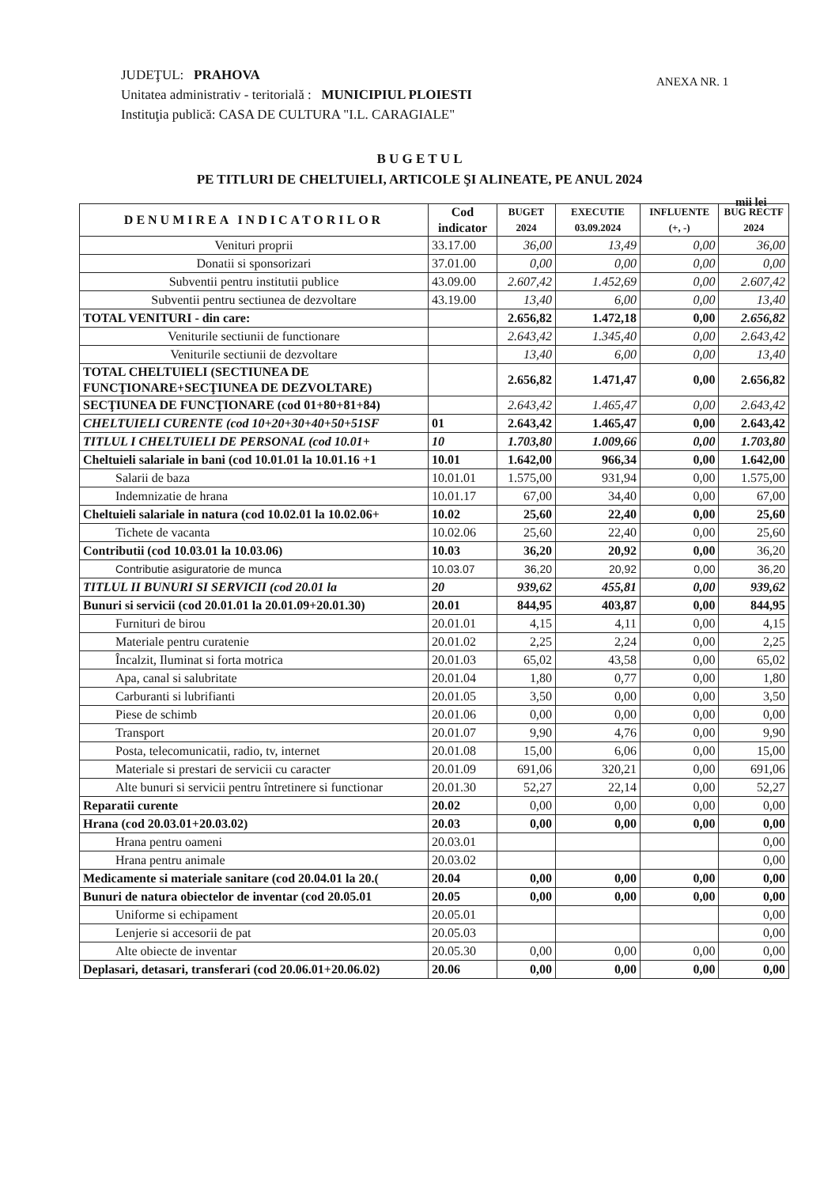JUDEŢUL: PRAHOVA
Unitatea administrativ - teritorială : MUNICIPIUL PLOIESTI
Instituţia publică: CASA DE CULTURA "I.L. CARAGIALE"
ANEXA NR. 1
B U G E T U L
PE TITLURI DE CHELTUIELI, ARTICOLE ŞI ALINEATE, PE ANUL 2024
mii lei
| DENUMIREA INDICATORILOR | Cod indicator | BUGET 2024 | EXECUTIE 03.09.2024 | INFLUENTE (+, -) | BUG RECTF 2024 |
| --- | --- | --- | --- | --- | --- |
| Venituri proprii | 33.17.00 | 36,00 | 13,49 | 0,00 | 36,00 |
| Donatii si sponsorizari | 37.01.00 | 0,00 | 0,00 | 0,00 | 0,00 |
| Subventii pentru institutii publice | 43.09.00 | 2.607,42 | 1.452,69 | 0,00 | 2.607,42 |
| Subventii pentru sectiunea de dezvoltare | 43.19.00 | 13,40 | 6,00 | 0,00 | 13,40 |
| TOTAL VENITURI - din care: | | 2.656,82 | 1.472,18 | 0,00 | 2.656,82 |
| Veniturile sectiunii de functionare | | 2.643,42 | 1.345,40 | 0,00 | 2.643,42 |
| Veniturile sectiunii de dezvoltare | | 13,40 | 6,00 | 0,00 | 13,40 |
| TOTAL CHELTUIELI (SECTIUNEA DE FUNCŢIONARE+SECŢIUNEA DE DEZVOLTARE) | | 2.656,82 | 1.471,47 | 0,00 | 2.656,82 |
| SECŢIUNEA DE FUNCŢIONARE (cod 01+80+81+84) | | 2.643,42 | 1.465,47 | 0,00 | 2.643,42 |
| CHELTUIELI CURENTE (cod 10+20+30+40+50+51SF | 01 | 2.643,42 | 1.465,47 | 0,00 | 2.643,42 |
| TITLUL I CHELTUIELI DE PERSONAL (cod 10.01+ | 10 | 1.703,80 | 1.009,66 | 0,00 | 1.703,80 |
| Cheltuieli salariale in bani (cod 10.01.01 la 10.01.16 +1 | 10.01 | 1.642,00 | 966,34 | 0,00 | 1.642,00 |
| Salarii de baza | 10.01.01 | 1.575,00 | 931,94 | 0,00 | 1.575,00 |
| Indemnizatie de hrana | 10.01.17 | 67,00 | 34,40 | 0,00 | 67,00 |
| Cheltuieli salariale in natura (cod 10.02.01 la 10.02.06+ | 10.02 | 25,60 | 22,40 | 0,00 | 25,60 |
| Tichete de vacanta | 10.02.06 | 25,60 | 22,40 | 0,00 | 25,60 |
| Contributii (cod 10.03.01 la 10.03.06) | 10.03 | 36,20 | 20,92 | 0,00 | 36,20 |
| Contributie asiguratorie de munca | 10.03.07 | 36,20 | 20,92 | 0,00 | 36,20 |
| TITLUL II BUNURI SI SERVICII (cod 20.01 la | 20 | 939,62 | 455,81 | 0,00 | 939,62 |
| Bunuri si servicii (cod 20.01.01 la 20.01.09+20.01.30) | 20.01 | 844,95 | 403,87 | 0,00 | 844,95 |
| Furnituri de birou | 20.01.01 | 4,15 | 4,11 | 0,00 | 4,15 |
| Materiale pentru curatenie | 20.01.02 | 2,25 | 2,24 | 0,00 | 2,25 |
| Încalzit, Iluminat si forta motrica | 20.01.03 | 65,02 | 43,58 | 0,00 | 65,02 |
| Apa, canal si salubritate | 20.01.04 | 1,80 | 0,77 | 0,00 | 1,80 |
| Carburanti si lubrifianti | 20.01.05 | 3,50 | 0,00 | 0,00 | 3,50 |
| Piese de schimb | 20.01.06 | 0,00 | 0,00 | 0,00 | 0,00 |
| Transport | 20.01.07 | 9,90 | 4,76 | 0,00 | 9,90 |
| Posta, telecomunicatii, radio, tv, internet | 20.01.08 | 15,00 | 6,06 | 0,00 | 15,00 |
| Materiale si prestari de servicii cu caracter | 20.01.09 | 691,06 | 320,21 | 0,00 | 691,06 |
| Alte bunuri si servicii pentru întretinere si functionar | 20.01.30 | 52,27 | 22,14 | 0,00 | 52,27 |
| Reparatii curente | 20.02 | 0,00 | 0,00 | 0,00 | 0,00 |
| Hrana (cod 20.03.01+20.03.02) | 20.03 | 0,00 | 0,00 | 0,00 | 0,00 |
| Hrana pentru oameni | 20.03.01 | | | | 0,00 |
| Hrana pentru animale | 20.03.02 | | | | 0,00 |
| Medicamente si materiale sanitare (cod 20.04.01 la 20.( | 20.04 | 0,00 | 0,00 | 0,00 | 0,00 |
| Bunuri de natura obiectelor de inventar (cod 20.05.01 | 20.05 | 0,00 | 0,00 | 0,00 | 0,00 |
| Uniforme si echipament | 20.05.01 | | | | 0,00 |
| Lenjerie si accesorii de pat | 20.05.03 | | | | 0,00 |
| Alte obiecte de inventar | 20.05.30 | 0,00 | 0,00 | 0,00 | 0,00 |
| Deplasari, detasari, transferari (cod 20.06.01+20.06.02) | 20.06 | 0,00 | 0,00 | 0,00 | 0,00 |